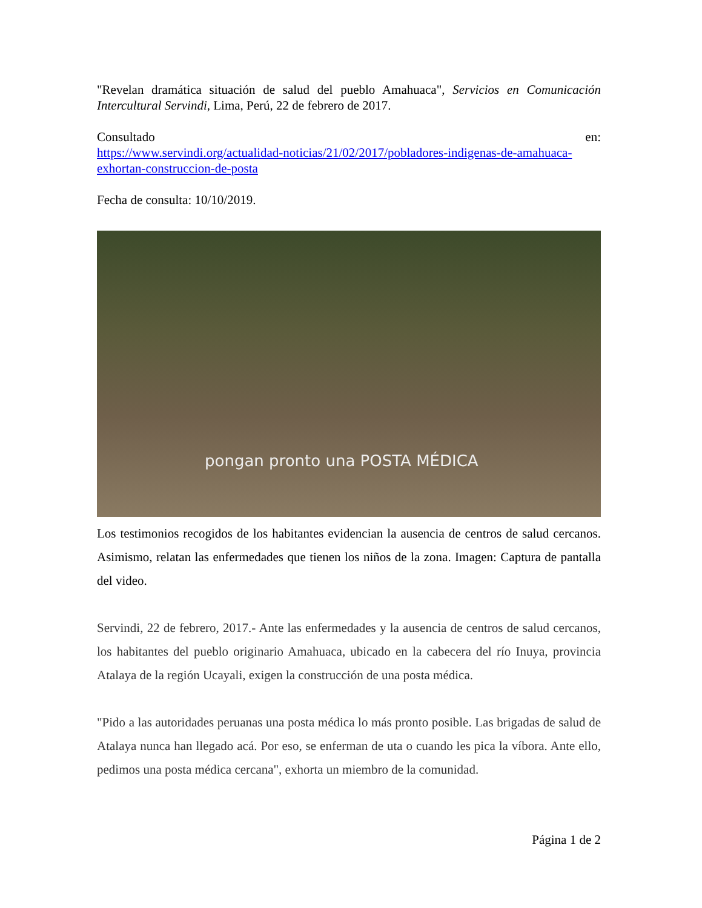"Revelan dramática situación de salud del pueblo Amahuaca", Servicios en Comunicación Intercultural Servindi, Lima, Perú, 22 de febrero de 2017.
Consultado en:
https://www.servindi.org/actualidad-noticias/21/02/2017/pobladores-indigenas-de-amahuaca-exhortan-construccion-de-posta
Fecha de consulta: 10/10/2019.
pongan pronto una POSTA MÉDICA
Los testimonios recogidos de los habitantes evidencian la ausencia de centros de salud cercanos. Asimismo, relatan las enfermedades que tienen los niños de la zona. Imagen: Captura de pantalla del video.
Servindi, 22 de febrero, 2017.- Ante las enfermedades y la ausencia de centros de salud cercanos, los habitantes del pueblo originario Amahuaca, ubicado en la cabecera del río Inuya, provincia Atalaya de la región Ucayali, exigen la construcción de una posta médica.
"Pido a las autoridades peruanas una posta médica lo más pronto posible. Las brigadas de salud de Atalaya nunca han llegado acá. Por eso, se enferman de uta o cuando les pica la víbora. Ante ello, pedimos una posta médica cercana", exhorta un miembro de la comunidad.
Página 1 de 2